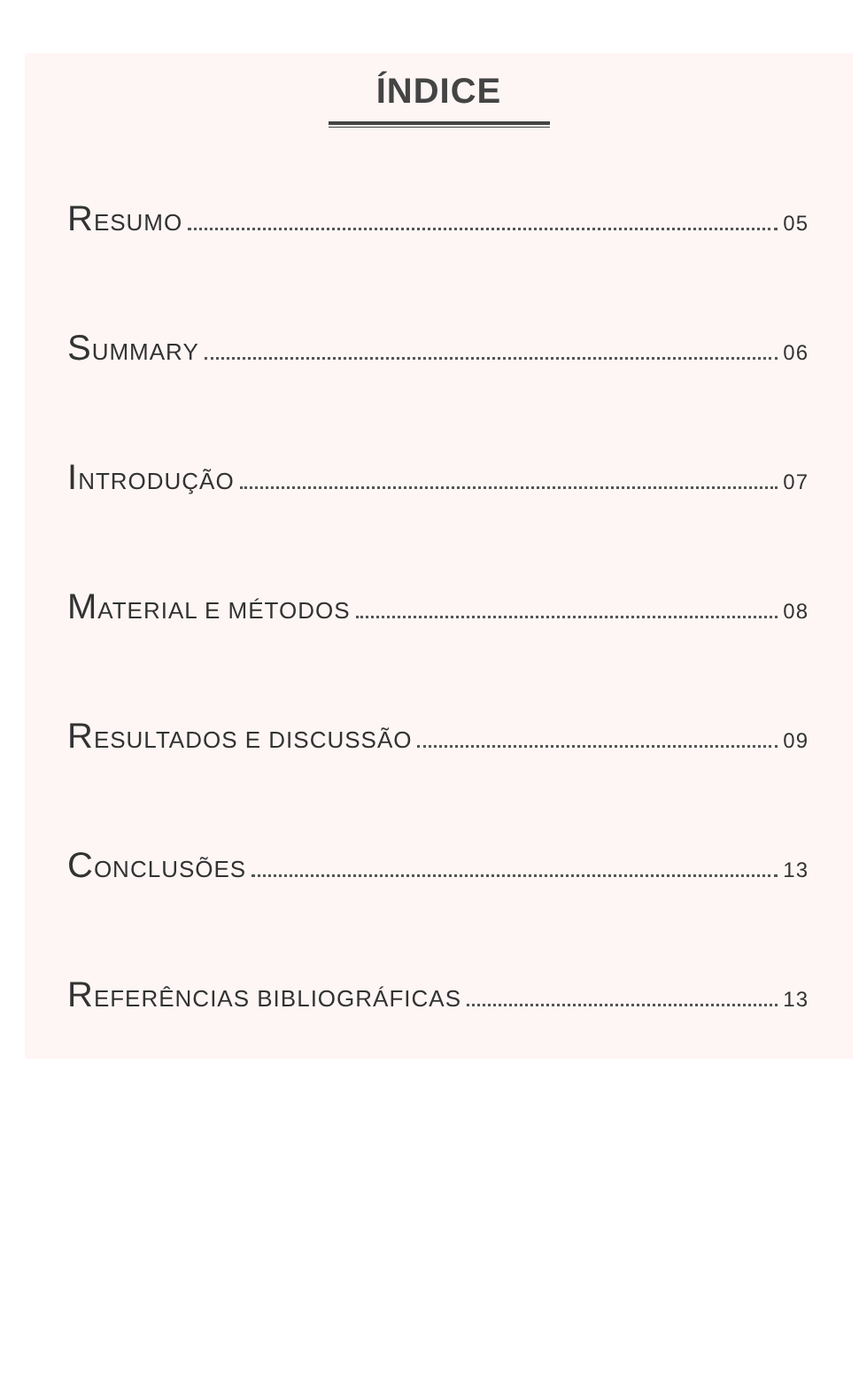ÍNDICE
RESUMO 05
SUMMARY 06
INTRODUÇÃO 07
MATERIAL E MÉTODOS 08
RESULTADOS E DISCUSSÃO 09
CONCLUSÕES 13
REFERÊNCIAS BIBLIOGRÁFICAS 13